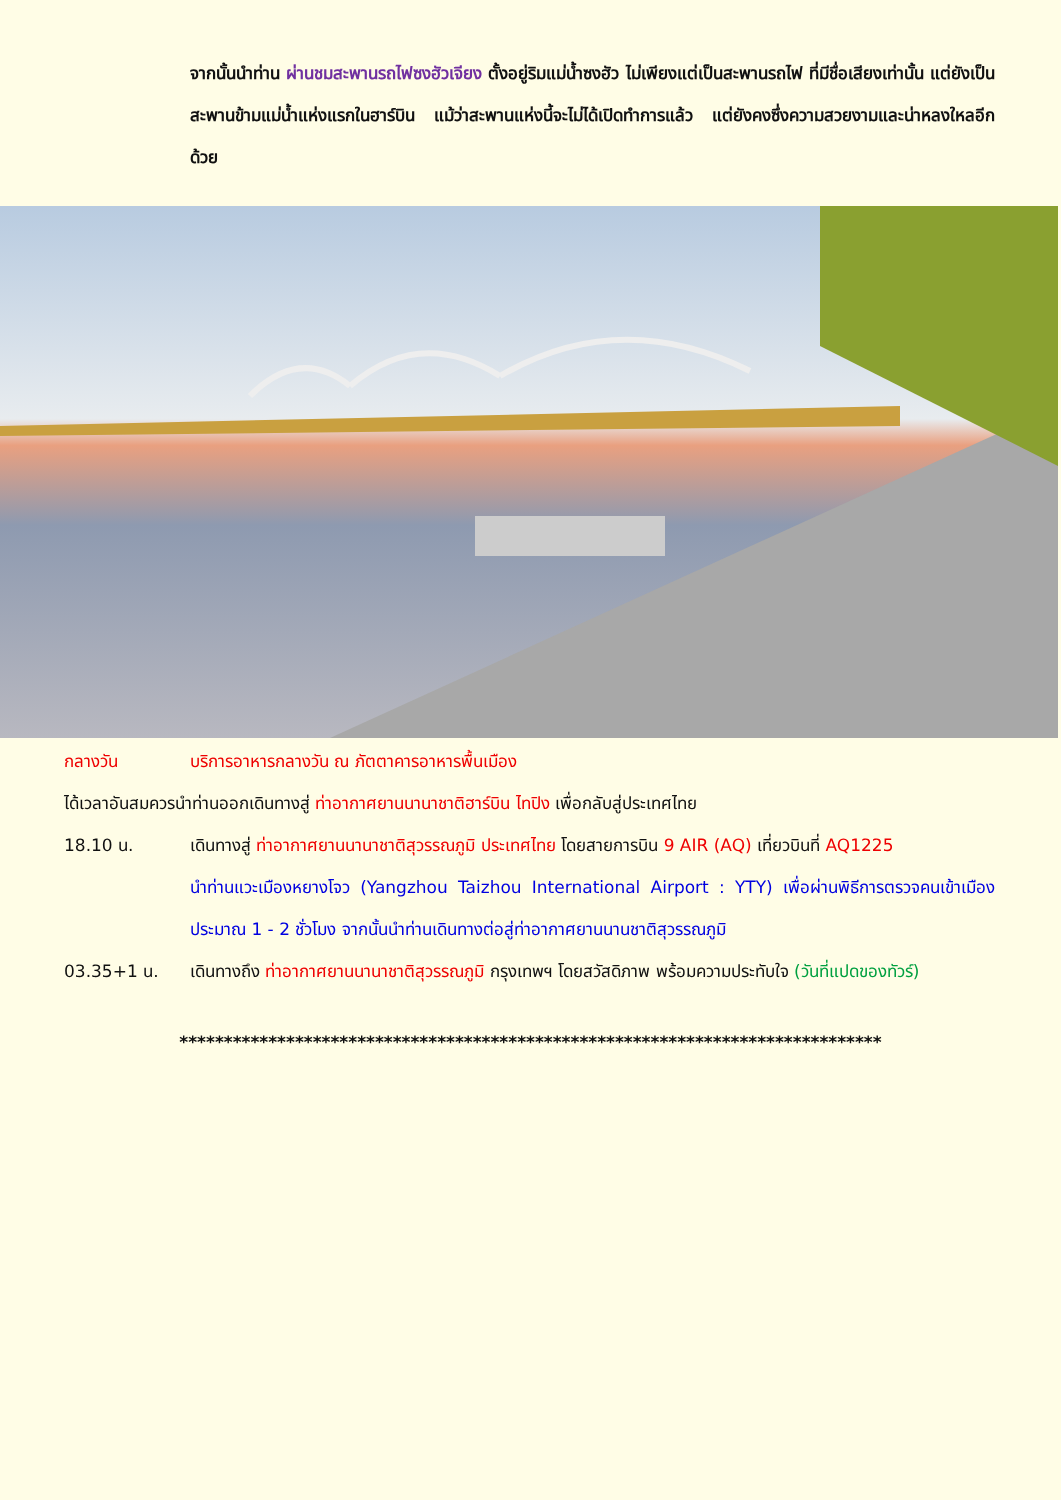จากนั้นนำท่าน ผ่านชมสะพานรถไฟซงฮัวเจียง ตั้งอยู่ริมแม่น้ำซงฮัว ไม่เพียงแต่เป็นสะพานรถไฟ ที่มีชื่อเสียงเท่านั้น แต่ยังเป็นสะพานข้ามแม่น้ำแห่งแรกในฮาร์บิน แม้ว่าสะพานแห่งนี้จะไม่ได้เปิดทำการแล้ว แต่ยังคงซึ่งความสวยงามและน่าหลงใหลอีกด้วย
กลางวัน บริการอาหารกลางวัน ณ ภัตตาคารอาหารพื้นเมือง
ได้เวลาอันสมควรนำท่านออกเดินทางสู่ ท่าอากาศยานนานาชาติฮาร์บิน ไทปิง เพื่อกลับสู่ประเทศไทย
18.10 น. เดินทางสู่ ท่าอากาศยานนานาชาติสุวรรณภูมิ ประเทศไทย โดยสายการบิน 9 AIR (AQ) เที่ยวบินที่ AQ1225
นำท่านแวะเมืองหยางโจว (Yangzhou Taizhou International Airport : YTY) เพื่อผ่านพิธีการตรวจคนเข้าเมือง ประมาณ 1 - 2 ชั่วโมง จากนั้นนำท่านเดินทางต่อสู่ท่าอากาศยานนานชาติสุวรรณภูมิ
03.35+1 น. เดินทางถึง ท่าอากาศยานนานาชาติสุวรรณภูมิ กรุงเทพฯ โดยสวัสดิภาพ พร้อมความประทับใจ (วันที่แปดของทัวร์)
*******************************************************************************